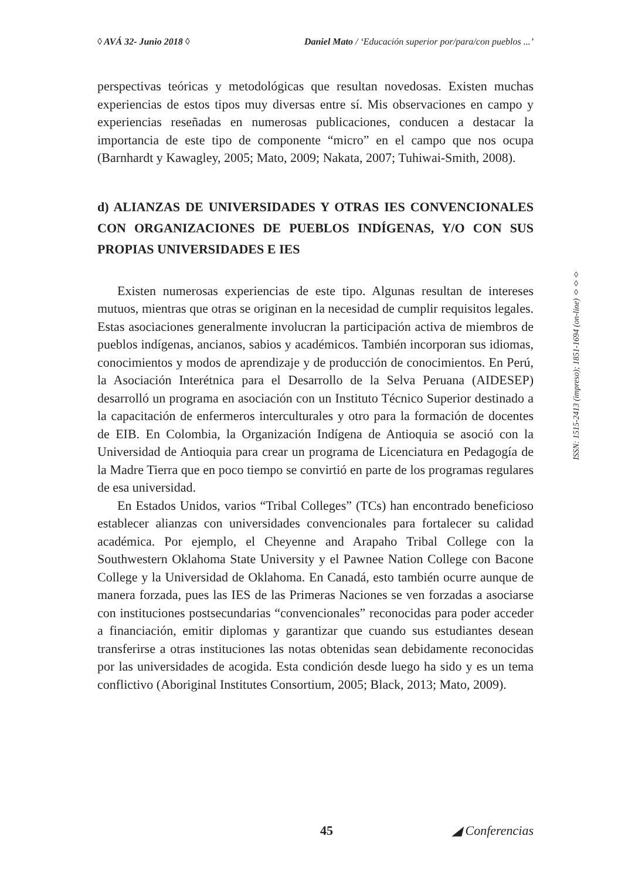◊ AVÁ 32- Junio 2018 ◊ Daniel Mato / ‘Educación superior por/para/con pueblos ...’
perspectivas teóricas y metodológicas que resultan novedosas. Existen muchas experiencias de estos tipos muy diversas entre sí. Mis observaciones en campo y experiencias reseñadas en numerosas publicaciones, conducen a destacar la importancia de este tipo de componente “micro” en el campo que nos ocupa (Barnhardt y Kawagley, 2005; Mato, 2009; Nakata, 2007; Tuhiwai-Smith, 2008).
d) ALIANZAS DE UNIVERSIDADES Y OTRAS IES CONVENCIONALES CON ORGANIZACIONES DE PUEBLOS INDÍGENAS, Y/O CON SUS PROPIAS UNIVERSIDADES E IES
Existen numerosas experiencias de este tipo. Algunas resultan de intereses mutuos, mientras que otras se originan en la necesidad de cumplir requisitos legales. Estas asociaciones generalmente involucran la participación activa de miembros de pueblos indígenas, ancianos, sabios y académicos. También incorporan sus idiomas, conocimientos y modos de aprendizaje y de producción de conocimientos. En Perú, la Asociación Interétnica para el Desarrollo de la Selva Peruana (AIDESEP) desarrolló un programa en asociación con un Instituto Técnico Superior destinado a la capacitación de enfermeros interculturales y otro para la formación de docentes de EIB. En Colombia, la Organización Indígena de Antioquia se asoció con la Universidad de Antioquia para crear un programa de Licenciatura en Pedagogía de la Madre Tierra que en poco tiempo se convirtió en parte de los programas regulares de esa universidad.
En Estados Unidos, varios “Tribal Colleges” (TCs) han encontrado beneficioso establecer alianzas con universidades convencionales para fortalecer su calidad académica. Por ejemplo, el Cheyenne and Arapaho Tribal College con la Southwestern Oklahoma State University y el Pawnee Nation College con Bacone College y la Universidad de Oklahoma. En Canadá, esto también ocurre aunque de manera forzada, pues las IES de las Primeras Naciones se ven forzadas a asociarse con instituciones postsecundarias “convencionales” reconocidas para poder acceder a financiación, emitir diplomas y garantizar que cuando sus estudiantes desean transferirse a otras instituciones las notas obtenidas sean debidamente reconocidas por las universidades de acogida. Esta condición desde luego ha sido y es un tema conflictivo (Aboriginal Institutes Consortium, 2005; Black, 2013; Mato, 2009).
ISSN: 1515-2413 (impreso); 1851-1694 (on-line) ◊◊◊
45 ◢ Conferencias